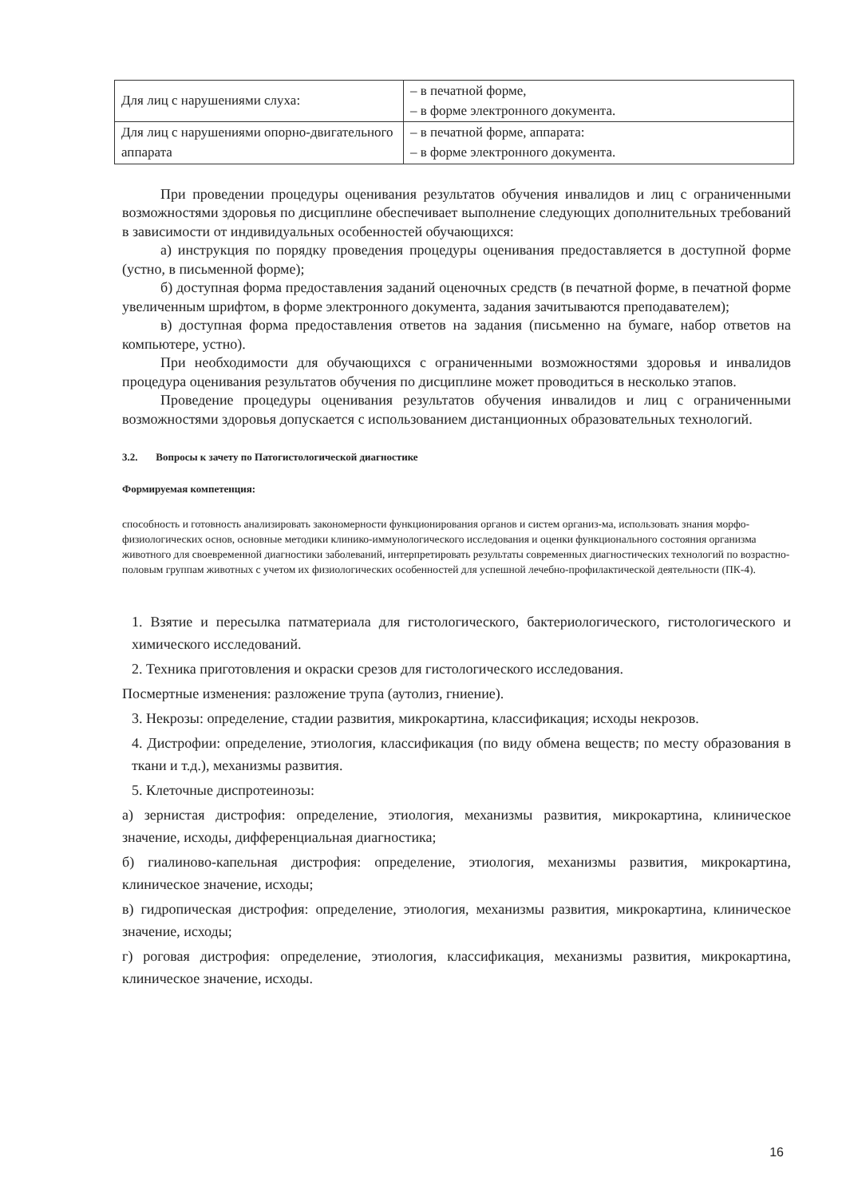| Для лиц с нарушениями слуха: | – в печатной форме, – в форме электронного документа. |
| Для лиц с нарушениями опорно-двигательного аппарата | – в печатной форме, аппарата: – в форме электронного документа. |
При проведении процедуры оценивания результатов обучения инвалидов и лиц с ограниченными возможностями здоровья по дисциплине обеспечивает выполнение следующих дополнительных требований в зависимости от индивидуальных особенностей обучающихся:
а) инструкция по порядку проведения процедуры оценивания предоставляется в доступной форме (устно, в письменной форме);
б) доступная форма предоставления заданий оценочных средств (в печатной форме, в печатной форме увеличенным шрифтом, в форме электронного документа, задания зачитываются преподавателем);
в) доступная форма предоставления ответов на задания (письменно на бумаге, набор ответов на компьютере, устно).
При необходимости для обучающихся с ограниченными возможностями здоровья и инвалидов процедура оценивания результатов обучения по дисциплине может проводиться в несколько этапов.
Проведение процедуры оценивания результатов обучения инвалидов и лиц с ограниченными возможностями здоровья допускается с использованием дистанционных образовательных технологий.
3.2. Вопросы к зачету по Патогистологической диагностике
Формируемая компетенция:
способность и готовность анализировать закономерности функционирования органов и систем организ-ма, использовать знания морфо-физиологических основ, основные методики клинико-иммунологического исследования и оценки функционального состояния организма животного для своевременной диагностики заболеваний, интерпретировать результаты современных диагностических технологий по возрастно-половым группам животных с учетом их физиологических особенностей для успешной лечебно-профилактической деятельности (ПК-4).
1. Взятие и пересылка патматериала для гистологического, бактериологического, гистологического и химического исследований.
2. Техника приготовления и окраски срезов для гистологического исследования.
Посмертные изменения: разложение трупа (аутолиз, гниение).
3. Некрозы: определение, стадии развития, микрокартина, классификация; исходы некрозов.
4. Дистрофии: определение, этиология, классификация (по виду обмена веществ; по месту образования в ткани и т.д.), механизмы развития.
5. Клеточные диспротеинозы:
а) зернистая дистрофия: определение, этиология, механизмы развития, микрокартина, клиническое значение, исходы, дифференциальная диагностика;
б) гиалиново-капельная дистрофия: определение, этиология, механизмы развития, микрокартина, клиническое значение, исходы;
в) гидропическая дистрофия: определение, этиология, механизмы развития, микрокартина, клиническое значение, исходы;
г) роговая дистрофия: определение, этиология, классификация, механизмы развития, микрокартина, клиническое значение, исходы.
16